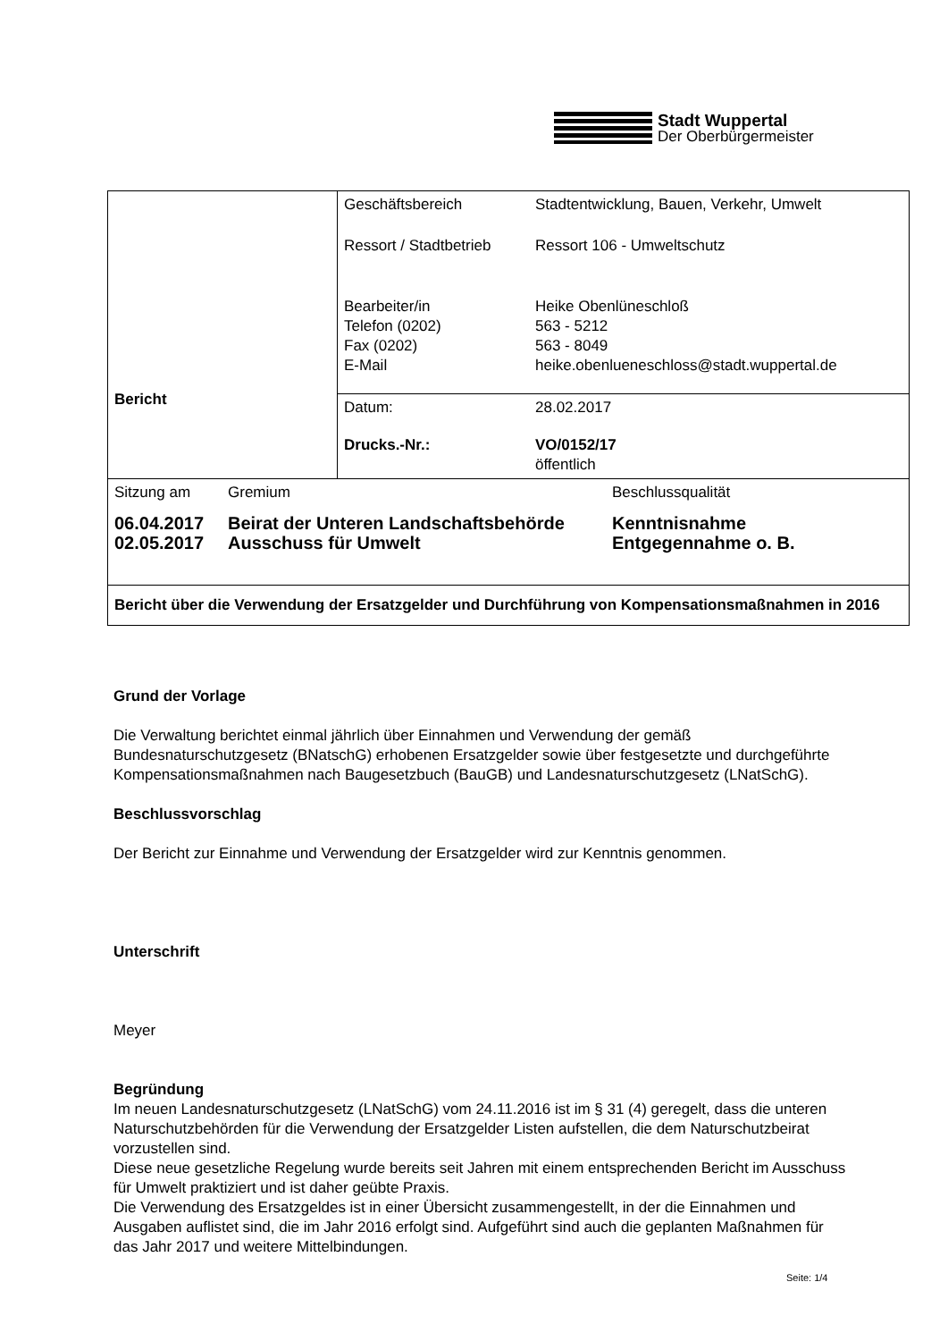Stadt Wuppertal
Der Oberbürgermeister
| Bericht | / Geschäftsbereich / Stadtentwicklung, Bauen, Verkehr, Umwelt / / Ressort / Stadtbetrieb / Ressort 106 - Umweltschutz / / Bearbeiter/in Telefon (0202) Fax (0202) E-Mail / Heike Obenlüneschloß 563 - 5212 563 - 8049 heike.obenlueneschloss@stadt.wuppertal.de / |
| | / Datum: / 28.02.2017 / / Drucks.-Nr.: / VO/0152/17 öffentlich / |
| / Sitzung am / Gremium / Beschlussqualität / / 06.04.2017 02.05.2017 / Beirat der Unteren Landschaftsbehörde Ausschuss für Umwelt / Kenntnisnahme Entgegennahme o. B. / | |
| Bericht über die Verwendung der Ersatzgelder und Durchführung von Kompensationsmaßnahmen in 2016 | |
Grund der Vorlage
Die Verwaltung berichtet einmal jährlich über Einnahmen und Verwendung der gemäß Bundesnaturschutzgesetz (BNatschG) erhobenen Ersatzgelder sowie über festgesetzte und durchgeführte Kompensationsmaßnahmen nach Baugesetzbuch (BauGB) und Landesnaturschutzgesetz (LNatSchG).
Beschlussvorschlag
Der Bericht zur Einnahme und Verwendung der Ersatzgelder wird zur Kenntnis genommen.
Unterschrift
Meyer
Begründung
Im neuen Landesnaturschutzgesetz (LNatSchG) vom 24.11.2016 ist im § 31 (4) geregelt, dass die unteren Naturschutzbehörden für die Verwendung der Ersatzgelder Listen aufstellen, die dem Naturschutzbeirat vorzustellen sind.
Diese neue gesetzliche Regelung wurde bereits seit Jahren mit einem entsprechenden Bericht im Ausschuss für Umwelt praktiziert und ist daher geübte Praxis.
Die Verwendung des Ersatzgeldes ist in einer Übersicht zusammengestellt, in der die Einnahmen und Ausgaben auflistet sind, die im Jahr 2016 erfolgt sind. Aufgeführt sind auch die geplanten Maßnahmen für das Jahr 2017 und weitere Mittelbindungen.
Seite: 1/4